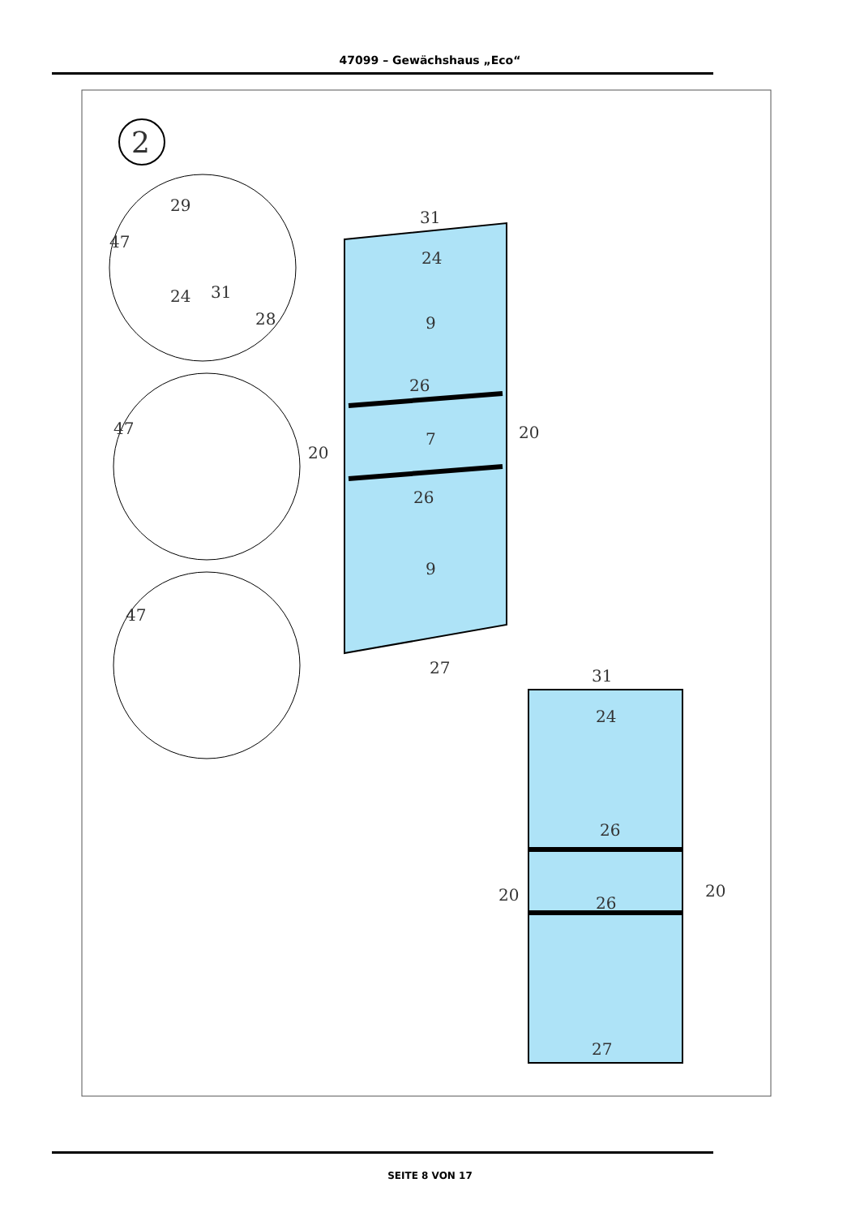47099 – Gewächshaus „Eco“
2
29
47
24
31
28
47
47
31
24
9
26
7
20
20
26
9
27
31
24
26
20
20
26
27
SEITE 8 VON 17